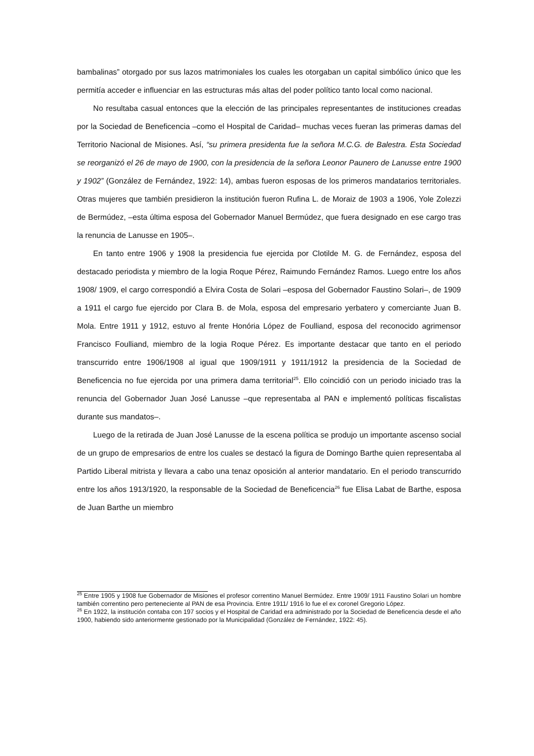bambalinas” otorgado por sus lazos matrimoniales los cuales les otorgaban un capital simbólico único que les permitía acceder e influenciar en las estructuras más altas del poder político tanto local como nacional.
No resultaba casual entonces que la elección de las principales representantes de instituciones creadas por la Sociedad de Beneficencia –como el Hospital de Caridad– muchas veces fueran las primeras damas del Territorio Nacional de Misiones. Así, “su primera presidenta fue la señora M.C.G. de Balestra. Esta Sociedad se reorganizó el 26 de mayo de 1900, con la presidencia de la señora Leonor Paunero de Lanusse entre 1900 y 1902” (González de Fernández, 1922: 14), ambas fueron esposas de los primeros mandatarios territoriales. Otras mujeres que también presidieron la institución fueron Rufina L. de Moraiz de 1903 a 1906, Yole Zolezzi de Bermúdez, –esta última esposa del Gobernador Manuel Bermúdez, que fuera designado en ese cargo tras la renuncia de Lanusse en 1905–.
En tanto entre 1906 y 1908 la presidencia fue ejercida por Clotilde M. G. de Fernández, esposa del destacado periodista y miembro de la logia Roque Pérez, Raimundo Fernández Ramos. Luego entre los años 1908/ 1909, el cargo correspondió a Elvira Costa de Solari –esposa del Gobernador Faustino Solari–, de 1909 a 1911 el cargo fue ejercido por Clara B. de Mola, esposa del empresario yerbatero y comerciante Juan B. Mola. Entre 1911 y 1912, estuvo al frente Honória López de Foulliand, esposa del reconocido agrimensor Francisco Foulliand, miembro de la logia Roque Pérez. Es importante destacar que tanto en el periodo transcurrido entre 1906/1908 al igual que 1909/1911 y 1911/1912 la presidencia de la Sociedad de Beneficencia no fue ejercida por una primera dama territorial<sup>25</sup>. Ello coincidió con un periodo iniciado tras la renuncia del Gobernador Juan José Lanusse –que representaba al PAN e implementó políticas fiscalistas durante sus mandatos–.
Luego de la retirada de Juan José Lanusse de la escena política se produjo un importante ascenso social de un grupo de empresarios de entre los cuales se destacó la figura de Domingo Barthe quien representaba al Partido Liberal mitrista y llevara a cabo una tenaz oposición al anterior mandatario. En el periodo transcurrido entre los años 1913/1920, la responsable de la Sociedad de Beneficencia<sup>26</sup> fue Elisa Labat de Barthe, esposa de Juan Barthe un miembro
<sup>25</sup> Entre 1905 y 1908 fue Gobernador de Misiones el profesor correntino Manuel Bermúdez. Entre 1909/ 1911 Faustino Solari un hombre también correntino pero perteneciente al PAN de esa Provincia. Entre 1911/ 1916 lo fue el ex coronel Gregorio López.
<sup>26</sup> En 1922, la institución contaba con 197 socios y el Hospital de Caridad era administrado por la Sociedad de Beneficencia desde el año 1900, habiendo sido anteriormente gestionado por la Municipalidad (González de Fernández, 1922: 45).